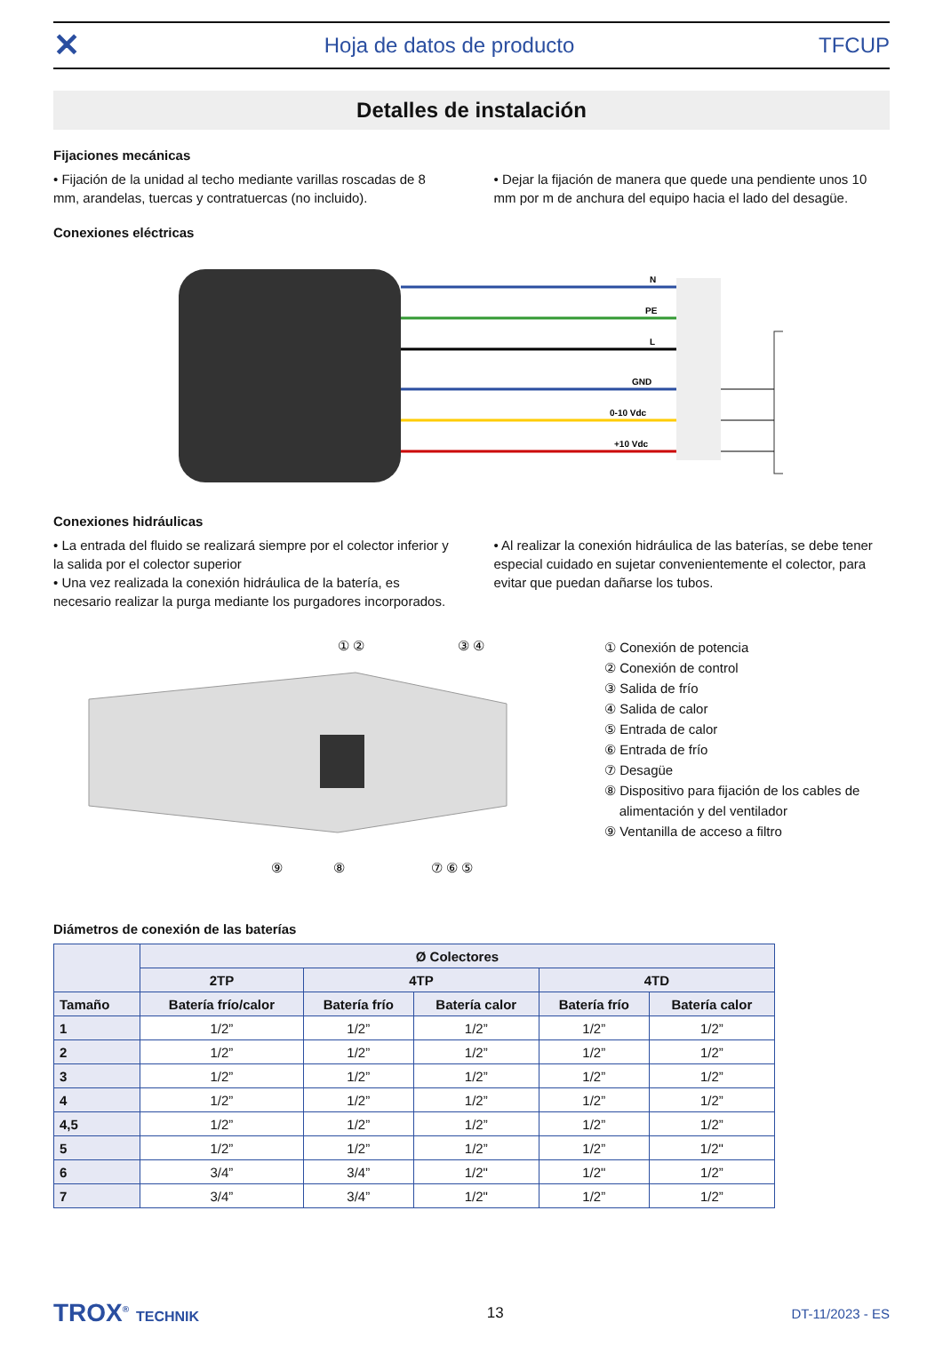✕ Hoja de datos de producto TFCUP
Detalles de instalación
Fijaciones mecánicas
• Fijación de la unidad al techo mediante varillas roscadas de 8 mm, arandelas, tuercas y contratuercas (no incluido).
• Dejar la fijación de manera que quede una pendiente unos 10 mm por m de anchura del equipo hacia el lado del desagüe.
Conexiones eléctricas
N
PE
L
GND
0-10 Vdc
+10 Vdc
Conexiones hidráulicas
• La entrada del fluido se realizará siempre por el colector inferior y la salida por el colector superior
• Una vez realizada la conexión hidráulica de la batería, es necesario realizar la purga mediante los purgadores incorporados.
• Al realizar la conexión hidráulica de las baterías, se debe tener especial cuidado en sujetar convenientemente el colector, para evitar que puedan dañarse los tubos.
① ②
③ ④
⑨
⑧
⑦ ⑥ ⑤
① Conexión de potencia
② Conexión de control
③ Salida de frío
④ Salida de calor
⑤ Entrada de calor
⑥ Entrada de frío
⑦ Desagüe
⑧ Dispositivo para fijación de los cables de
alimentación y del ventilador
⑨ Ventanilla de acceso a filtro
Diámetros de conexión de las baterías
| | Ø Colectores | | | | |
| --- | --- | --- | --- | --- | --- |
| | 2TP | 4TP | | 4TD | |
| Tamaño | Batería frío/calor | Batería frío | Batería calor | Batería frío | Batería calor |
| 1 | 1/2” | 1/2” | 1/2” | 1/2” | 1/2” |
| 2 | 1/2” | 1/2” | 1/2” | 1/2” | 1/2” |
| 3 | 1/2” | 1/2” | 1/2” | 1/2” | 1/2” |
| 4 | 1/2” | 1/2” | 1/2” | 1/2” | 1/2” |
| 4,5 | 1/2” | 1/2” | 1/2” | 1/2” | 1/2” |
| 5 | 1/2” | 1/2” | 1/2” | 1/2” | 1/2" |
| 6 | 3/4” | 3/4” | 1/2" | 1/2" | 1/2” |
| 7 | 3/4” | 3/4” | 1/2" | 1/2” | 1/2” |
TROX<sup>®</sup> TECHNIK 13 DT-11/2023 - ES